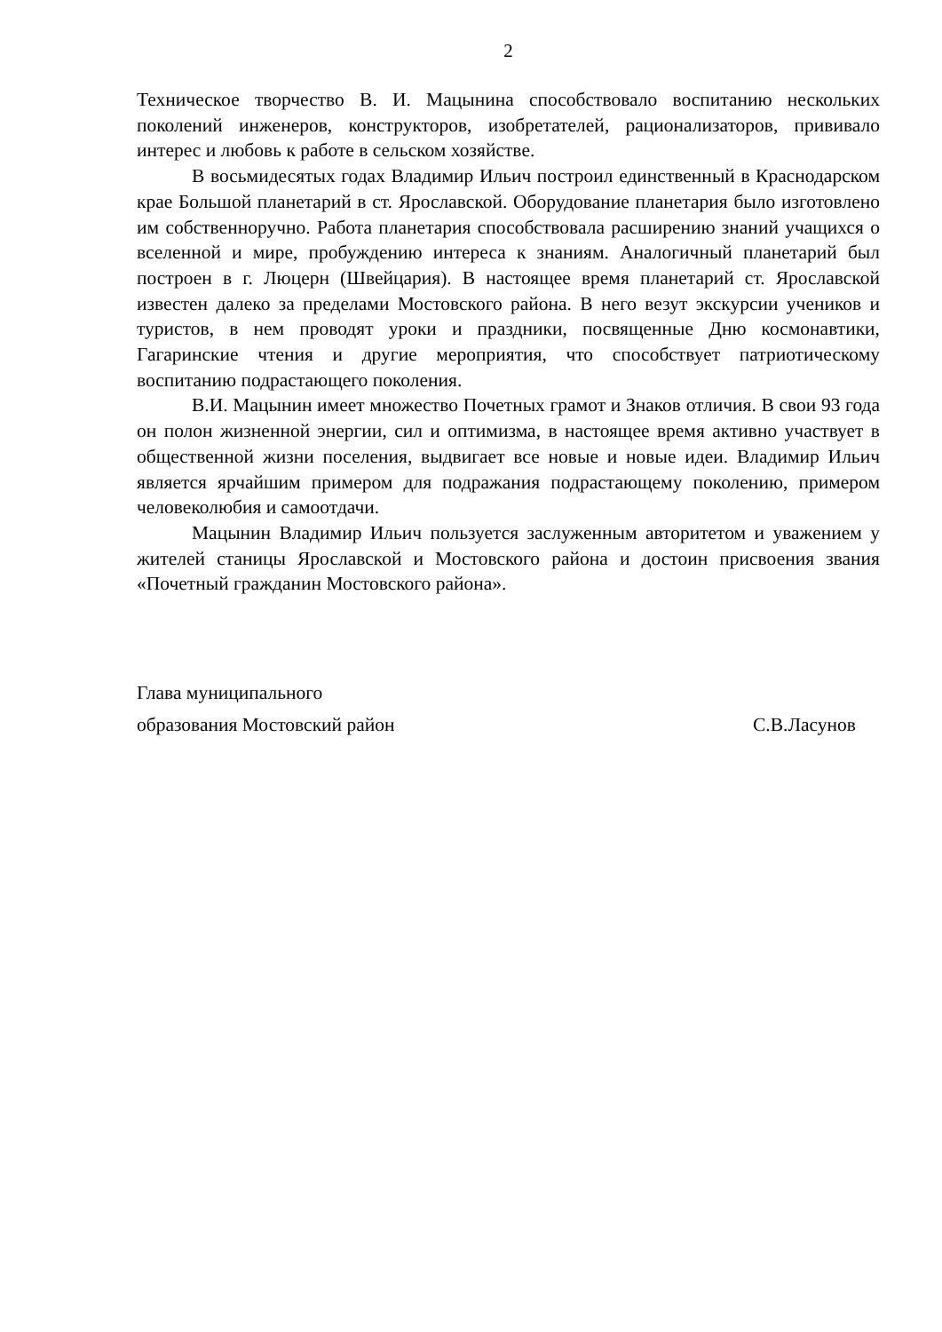2
Техническое творчество В. И. Мацынина способствовало воспитанию нескольких поколений инженеров, конструкторов, изобретателей, рационализаторов, прививало интерес и любовь к работе в сельском хозяйстве.
В восьмидесятых годах Владимир Ильич построил единственный в Краснодарском крае Большой планетарий в ст. Ярославской. Оборудование планетария было изготовлено им собственноручно. Работа планетария способствовала расширению знаний учащихся о вселенной и мире, пробуждению интереса к знаниям. Аналогичный планетарий был построен в г. Люцерн (Швейцария). В настоящее время планетарий ст. Ярославской известен далеко за пределами Мостовского района. В него везут экскурсии учеников и туристов, в нем проводят уроки и праздники, посвященные Дню космонавтики, Гагаринские чтения и другие мероприятия, что способствует патриотическому воспитанию подрастающего поколения.
В.И. Мацынин имеет множество Почетных грамот и Знаков отличия. В свои 93 года он полон жизненной энергии, сил и оптимизма, в настоящее время активно участвует в общественной жизни поселения, выдвигает все новые и новые идеи. Владимир Ильич является ярчайшим примером для подражания подрастающему поколению, примером человеколюбия и самоотдачи.
Мацынин Владимир Ильич пользуется заслуженным авторитетом и уважением у жителей станицы Ярославской и Мостовского района и достоин присвоения звания «Почетный гражданин Мостовского района».
Глава муниципального
образования Мостовский район С.В.Ласунов